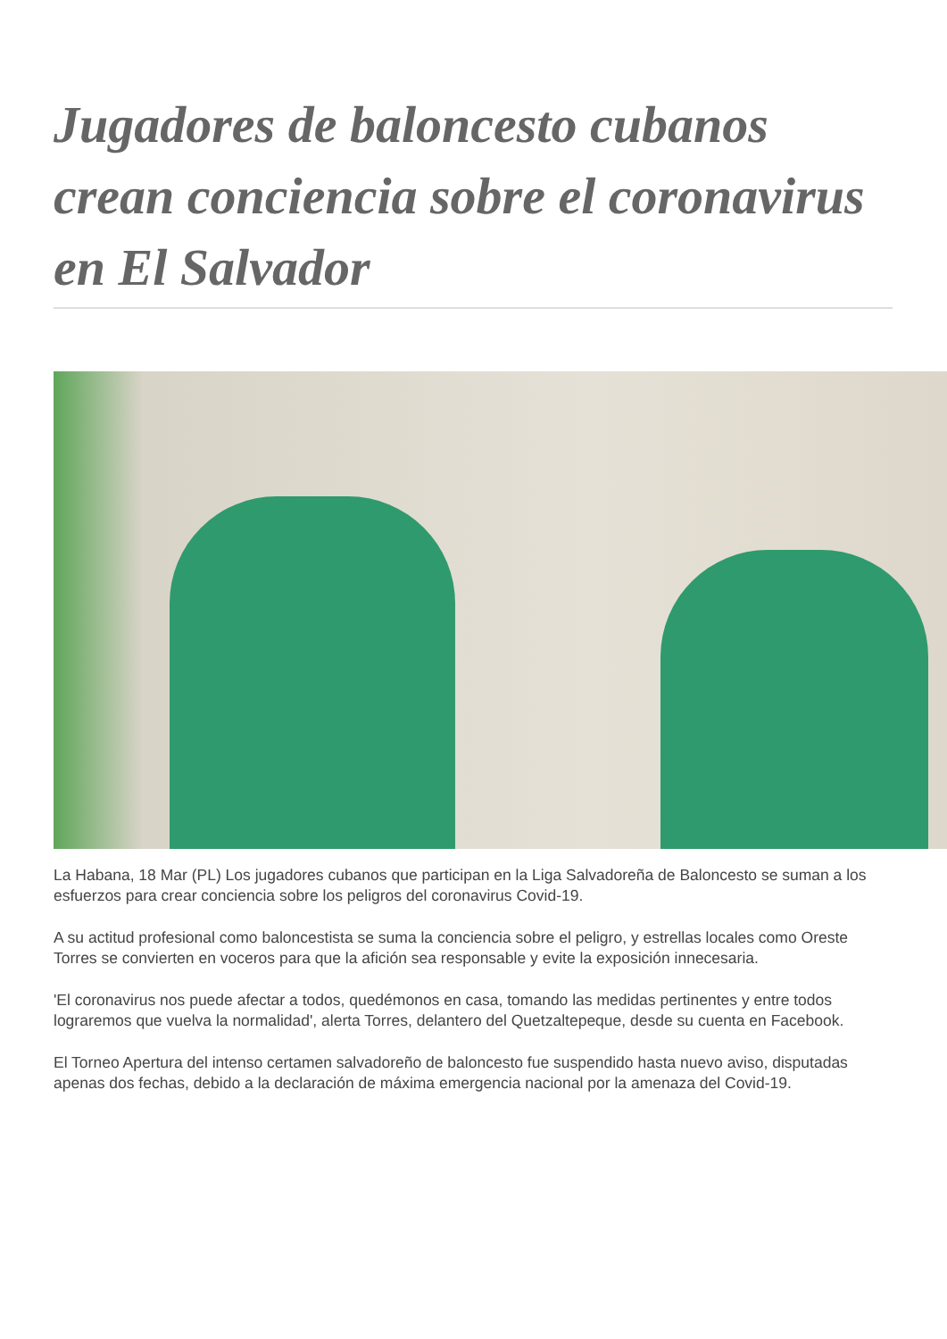Jugadores de baloncesto cubanos crean conciencia sobre el coronavirus en El Salvador
La Habana, 18 Mar (PL) Los jugadores cubanos que participan en la Liga Salvadoreña de Baloncesto se suman a los esfuerzos para crear conciencia sobre los peligros del coronavirus Covid-19.
A su actitud profesional como baloncestista se suma la conciencia sobre el peligro, y estrellas locales como Oreste Torres se convierten en voceros para que la afición sea responsable y evite la exposición innecesaria.
'El coronavirus nos puede afectar a todos, quedémonos en casa, tomando las medidas pertinentes y entre todos lograremos que vuelva la normalidad', alerta Torres, delantero del Quetzaltepeque, desde su cuenta en Facebook.
El Torneo Apertura del intenso certamen salvadoreño de baloncesto fue suspendido hasta nuevo aviso, disputadas apenas dos fechas, debido a la declaración de máxima emergencia nacional por la amenaza del Covid-19.